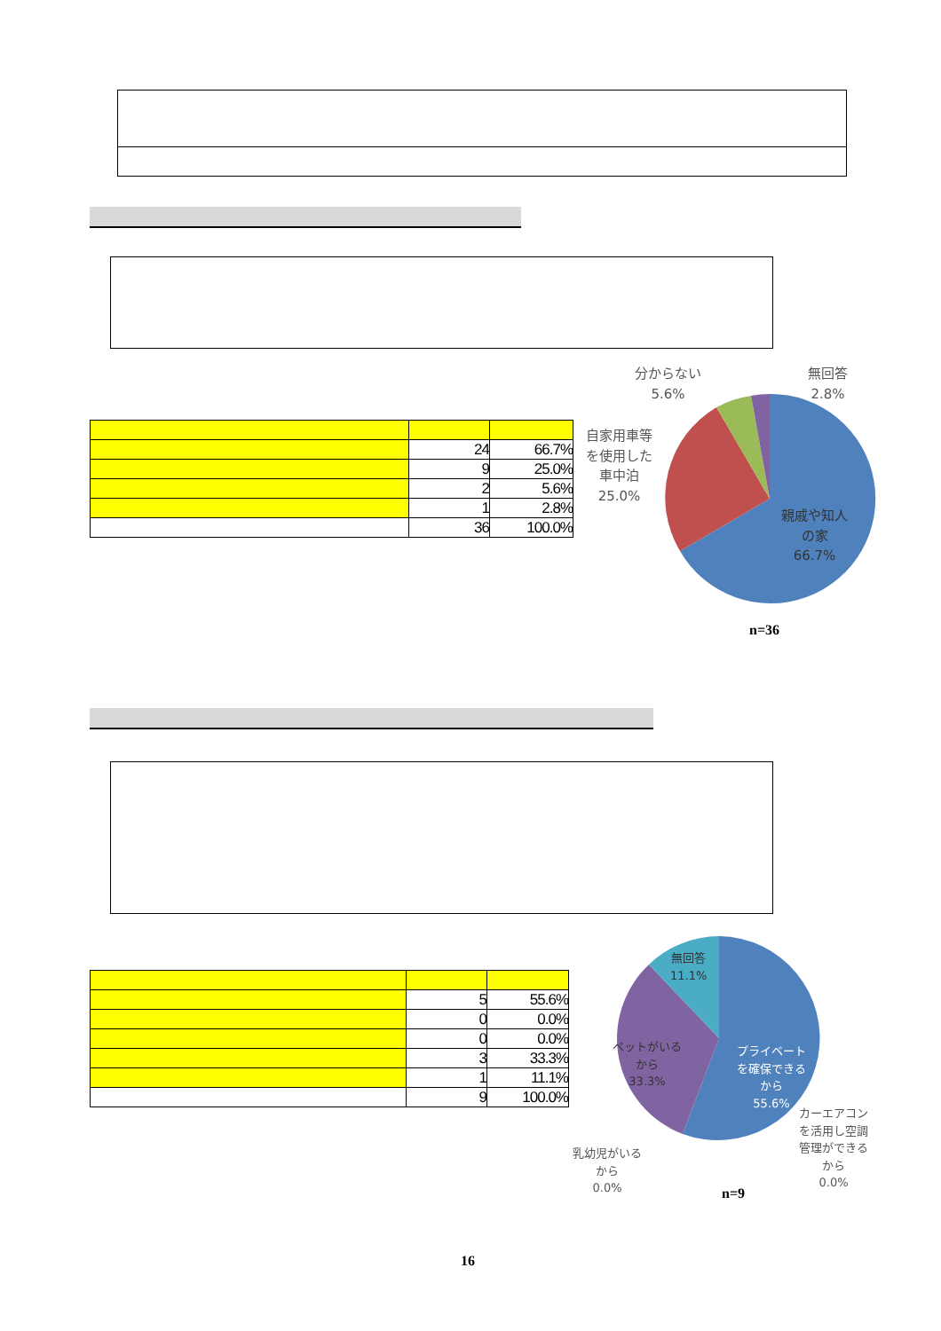| | 24 | 66.7% |
| | 9 | 25.0% |
| | 2 | 5.6% |
| | 1 | 2.8% |
| | 36 | 100.0% |
分からない
5.6%
無回答
2.8%
自家用車等
を使用した
車中泊
25.0%
親戚や知人
の家
66.7%
n=36
| | 5 | 55.6% |
| | 0 | 0.0% |
| | 0 | 0.0% |
| | 3 | 33.3% |
| | 1 | 11.1% |
| | 9 | 100.0% |
無回答
11.1%
ペットがいる
から
33.3%
プライベート
を確保できる
から
55.6%
カーエアコン
を活用し空調
管理ができる
から
0.0%
乳幼児がいる
から
0.0%
n=9
16